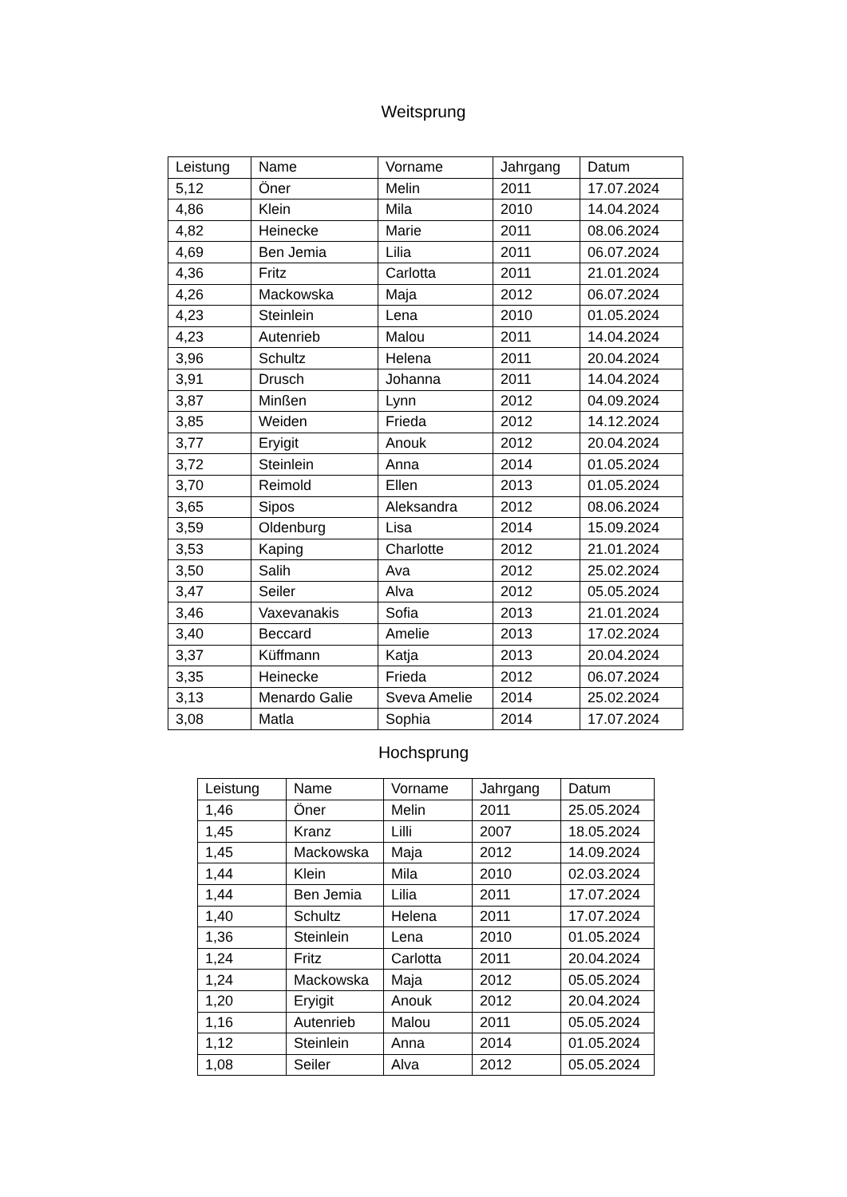Weitsprung
| Leistung | Name | Vorname | Jahrgang | Datum |
| --- | --- | --- | --- | --- |
| 5,12 | Öner | Melin | 2011 | 17.07.2024 |
| 4,86 | Klein | Mila | 2010 | 14.04.2024 |
| 4,82 | Heinecke | Marie | 2011 | 08.06.2024 |
| 4,69 | Ben Jemia | Lilia | 2011 | 06.07.2024 |
| 4,36 | Fritz | Carlotta | 2011 | 21.01.2024 |
| 4,26 | Mackowska | Maja | 2012 | 06.07.2024 |
| 4,23 | Steinlein | Lena | 2010 | 01.05.2024 |
| 4,23 | Autenrieb | Malou | 2011 | 14.04.2024 |
| 3,96 | Schultz | Helena | 2011 | 20.04.2024 |
| 3,91 | Drusch | Johanna | 2011 | 14.04.2024 |
| 3,87 | Minßen | Lynn | 2012 | 04.09.2024 |
| 3,85 | Weiden | Frieda | 2012 | 14.12.2024 |
| 3,77 | Eryigit | Anouk | 2012 | 20.04.2024 |
| 3,72 | Steinlein | Anna | 2014 | 01.05.2024 |
| 3,70 | Reimold | Ellen | 2013 | 01.05.2024 |
| 3,65 | Sipos | Aleksandra | 2012 | 08.06.2024 |
| 3,59 | Oldenburg | Lisa | 2014 | 15.09.2024 |
| 3,53 | Kaping | Charlotte | 2012 | 21.01.2024 |
| 3,50 | Salih | Ava | 2012 | 25.02.2024 |
| 3,47 | Seiler | Alva | 2012 | 05.05.2024 |
| 3,46 | Vaxevanakis | Sofia | 2013 | 21.01.2024 |
| 3,40 | Beccard | Amelie | 2013 | 17.02.2024 |
| 3,37 | Küffmann | Katja | 2013 | 20.04.2024 |
| 3,35 | Heinecke | Frieda | 2012 | 06.07.2024 |
| 3,13 | Menardo Galie | Sveva Amelie | 2014 | 25.02.2024 |
| 3,08 | Matla | Sophia | 2014 | 17.07.2024 |
Hochsprung
| Leistung | Name | Vorname | Jahrgang | Datum |
| --- | --- | --- | --- | --- |
| 1,46 | Öner | Melin | 2011 | 25.05.2024 |
| 1,45 | Kranz | Lilli | 2007 | 18.05.2024 |
| 1,45 | Mackowska | Maja | 2012 | 14.09.2024 |
| 1,44 | Klein | Mila | 2010 | 02.03.2024 |
| 1,44 | Ben Jemia | Lilia | 2011 | 17.07.2024 |
| 1,40 | Schultz | Helena | 2011 | 17.07.2024 |
| 1,36 | Steinlein | Lena | 2010 | 01.05.2024 |
| 1,24 | Fritz | Carlotta | 2011 | 20.04.2024 |
| 1,24 | Mackowska | Maja | 2012 | 05.05.2024 |
| 1,20 | Eryigit | Anouk | 2012 | 20.04.2024 |
| 1,16 | Autenrieb | Malou | 2011 | 05.05.2024 |
| 1,12 | Steinlein | Anna | 2014 | 01.05.2024 |
| 1,08 | Seiler | Alva | 2012 | 05.05.2024 |